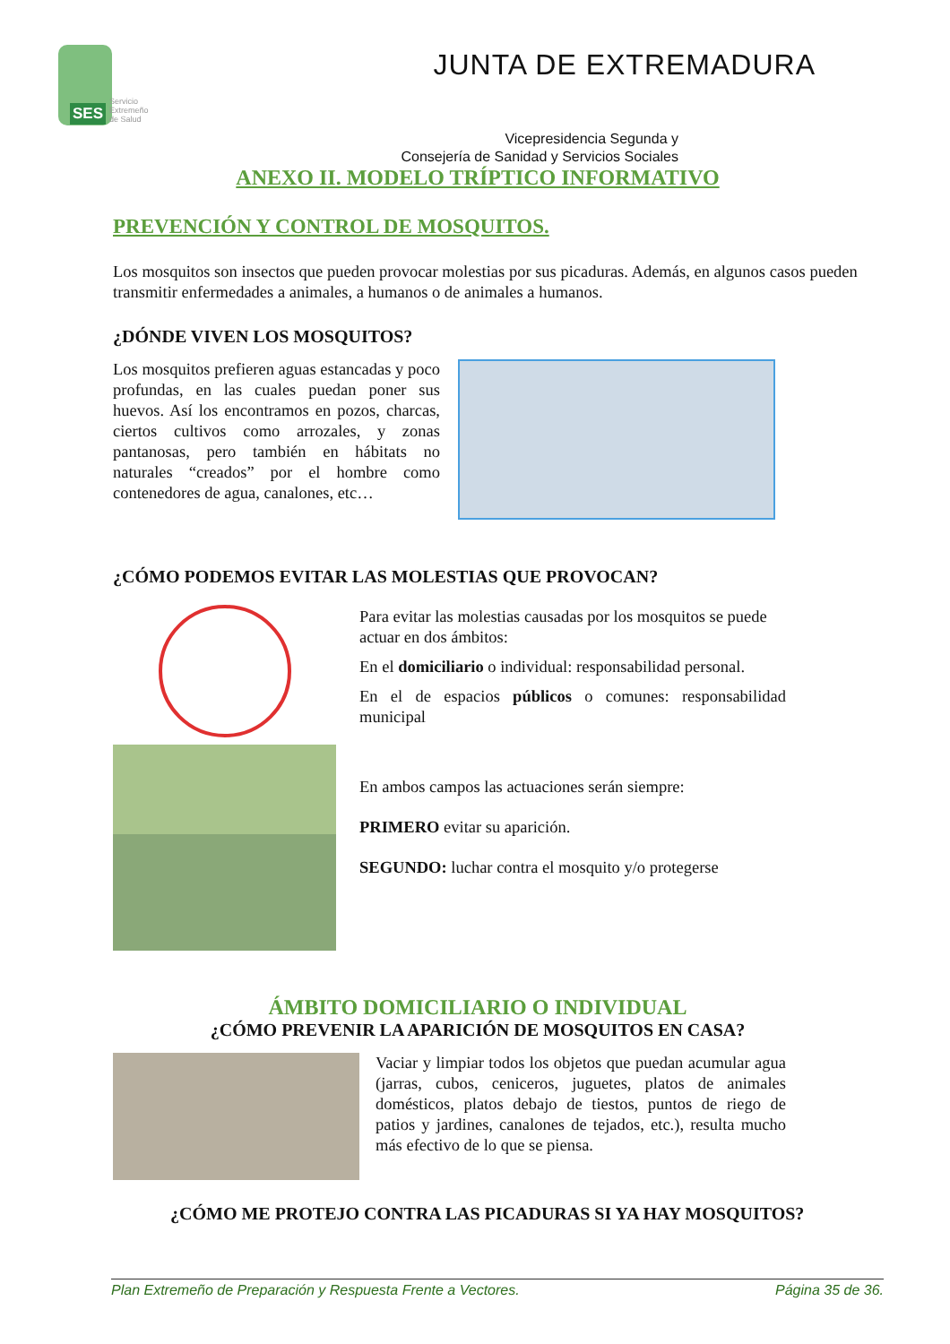SES
Servicio
Extremeño
de Salud
JUNTA DE EXTREMADURA
Vicepresidencia Segunda y
Consejería de Sanidad y Servicios Sociales
ANEXO II. MODELO TRÍPTICO INFORMATIVO
PREVENCIÓN Y CONTROL DE MOSQUITOS.
Los mosquitos son insectos que pueden provocar molestias por sus picaduras. Además, en algunos casos pueden transmitir enfermedades a animales, a humanos o de animales a humanos.
¿DÓNDE VIVEN LOS MOSQUITOS?
Los mosquitos prefieren aguas estancadas y poco profundas, en las cuales puedan poner sus huevos. Así los encontramos en pozos, charcas, ciertos cultivos como arrozales, y zonas pantanosas, pero también en hábitats no naturales “creados” por el hombre como contenedores de agua, canalones, etc…
¿CÓMO PODEMOS EVITAR LAS MOLESTIAS QUE PROVOCAN?
Para evitar las molestias causadas por los mosquitos se puede actuar en dos ámbitos:
En el domiciliario o individual: responsabilidad personal.
En el de espacios públicos o comunes: responsabilidad municipal
En ambos campos las actuaciones serán siempre:
PRIMERO evitar su aparición.
SEGUNDO: luchar contra el mosquito y/o protegerse
ÁMBITO DOMICILIARIO O INDIVIDUAL
¿CÓMO PREVENIR LA APARICIÓN DE MOSQUITOS EN CASA?
Vaciar y limpiar todos los objetos que puedan acumular agua (jarras, cubos, ceniceros, juguetes, platos de animales domésticos, platos debajo de tiestos, puntos de riego de patios y jardines, canalones de tejados, etc.), resulta mucho más efectivo de lo que se piensa.
¿CÓMO ME PROTEJO CONTRA LAS PICADURAS SI YA HAY MOSQUITOS?
Plan Extremeño de Preparación y Respuesta Frente a Vectores. Página 35 de 36.